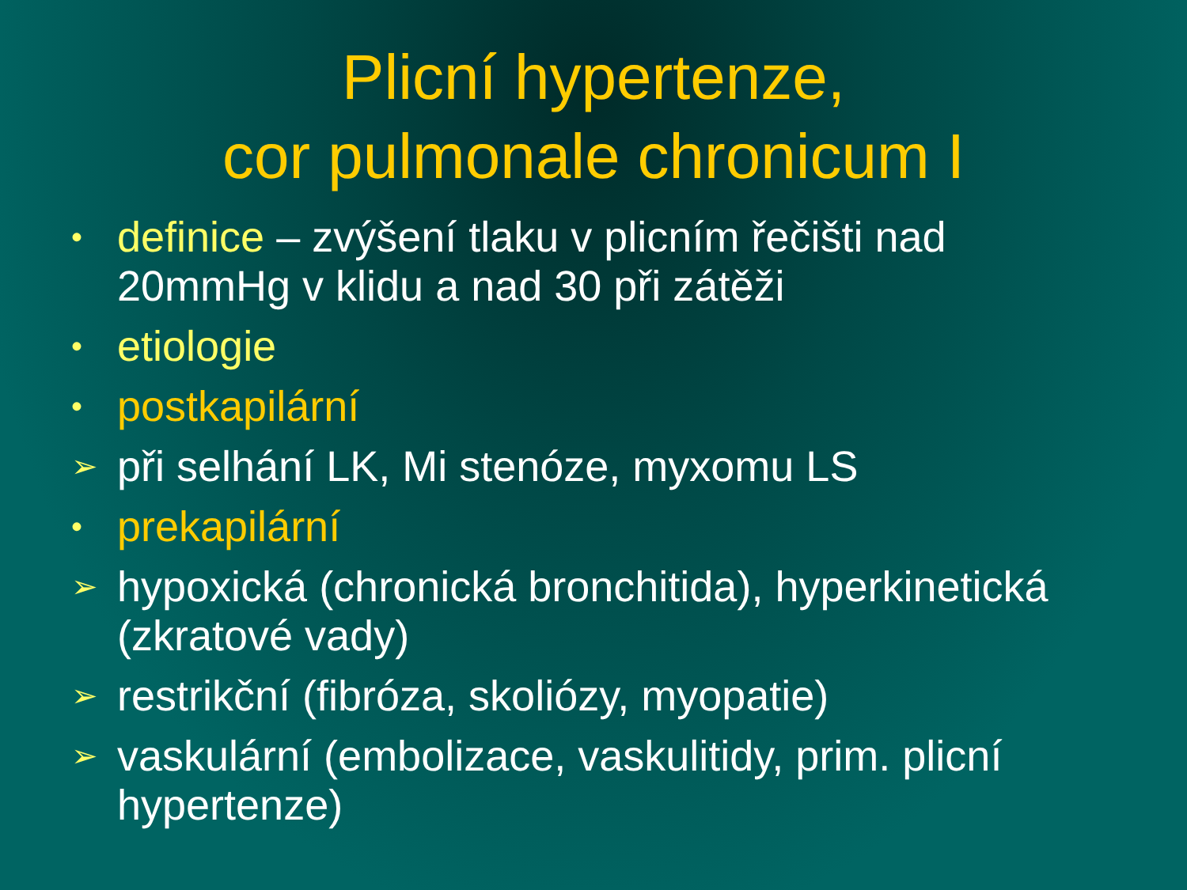Plicní hypertenze,
cor pulmonale chronicum I
• definice – zvýšení tlaku v plicním řečišti nad 20mmHg v klidu a nad 30 při zátěži
• etiologie
• postkapilární
➢ při selhání LK, Mi stenóze, myxomu LS
• prekapilární
➢ hypoxická (chronická bronchitida), hyperkinetická (zkratové vady)
➢ restrikční (fibróza, skoliózy, myopatie)
➢ vaskulární (embolizace, vaskulitidy, prim. plicní hypertenze)